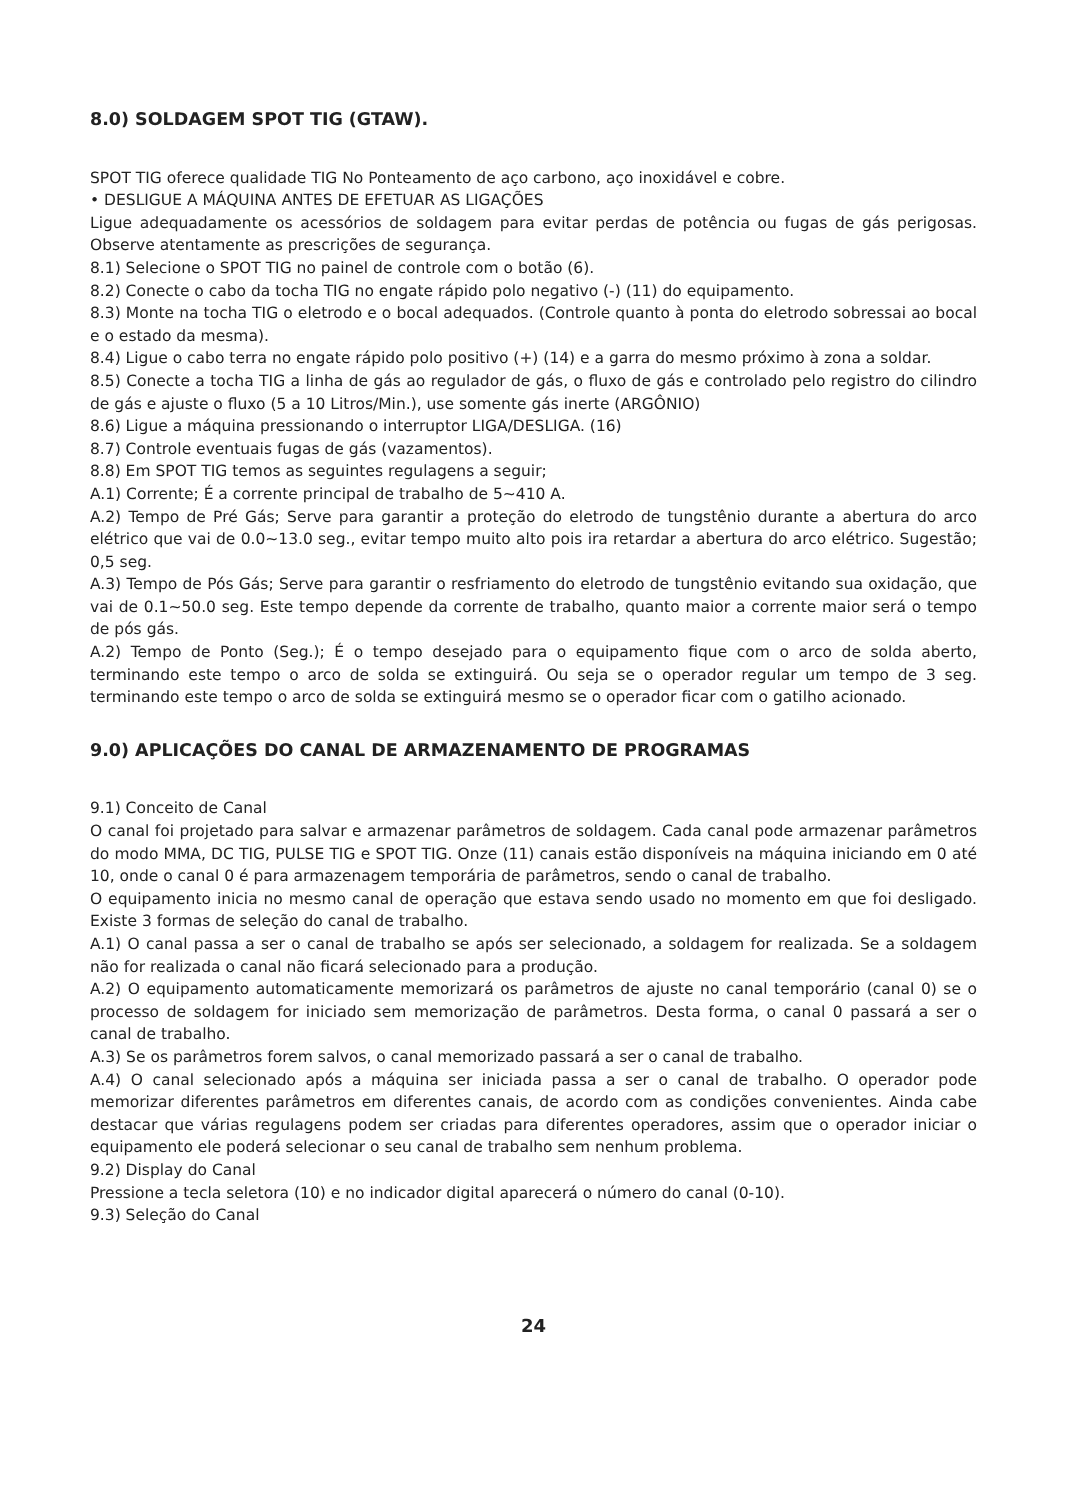8.0) SOLDAGEM SPOT TIG (GTAW).
SPOT TIG oferece qualidade TIG No Ponteamento de aço carbono, aço inoxidável e cobre.
• DESLIGUE A MÁQUINA ANTES DE EFETUAR AS LIGAÇÕES
Ligue adequadamente os acessórios de soldagem para evitar perdas de potência ou fugas de gás perigosas. Observe atentamente as prescrições de segurança.
8.1) Selecione o SPOT TIG no painel de controle com o botão (6).
8.2) Conecte o cabo da tocha TIG no engate rápido polo negativo (-) (11) do equipamento.
8.3) Monte na tocha TIG o eletrodo e o bocal adequados. (Controle quanto à ponta do eletrodo sobressai ao bocal e o estado da mesma).
8.4) Ligue o cabo terra no engate rápido polo positivo (+) (14) e a garra do mesmo próximo à zona a soldar.
8.5) Conecte a tocha TIG a linha de gás ao regulador de gás, o fluxo de gás e controlado pelo registro do cilindro de gás e ajuste o fluxo (5 a 10 Litros/Min.), use somente gás inerte (ARGÔNIO)
8.6) Ligue a máquina pressionando o interruptor LIGA/DESLIGA. (16)
8.7) Controle eventuais fugas de gás (vazamentos).
8.8) Em SPOT TIG temos as seguintes regulagens a seguir;
A.1) Corrente; É a corrente principal de trabalho de 5~410 A.
A.2) Tempo de Pré Gás; Serve para garantir a proteção do eletrodo de tungstênio durante a abertura do arco elétrico que vai de 0.0~13.0 seg., evitar tempo muito alto pois ira retardar a abertura do arco elétrico. Sugestão; 0,5 seg.
A.3) Tempo de Pós Gás; Serve para garantir o resfriamento do eletrodo de tungstênio evitando sua oxidação, que vai de 0.1~50.0 seg. Este tempo depende da corrente de trabalho, quanto maior a corrente maior será o tempo de pós gás.
A.2) Tempo de Ponto (Seg.); É o tempo desejado para o equipamento fique com o arco de solda aberto, terminando este tempo o arco de solda se extinguirá. Ou seja se o operador regular um tempo de 3 seg. terminando este tempo o arco de solda se extinguirá mesmo se o operador ficar com o gatilho acionado.
9.0) APLICAÇÕES DO CANAL DE ARMAZENAMENTO DE PROGRAMAS
9.1) Conceito de Canal
O canal foi projetado para salvar e armazenar parâmetros de soldagem. Cada canal pode armazenar parâmetros do modo MMA, DC TIG, PULSE TIG e SPOT TIG. Onze (11) canais estão disponíveis na máquina iniciando em 0 até 10, onde o canal 0 é para armazenagem temporária de parâmetros, sendo o canal de trabalho.
O equipamento inicia no mesmo canal de operação que estava sendo usado no momento em que foi desligado. Existe 3 formas de seleção do canal de trabalho.
A.1) O canal passa a ser o canal de trabalho se após ser selecionado, a soldagem for realizada. Se a soldagem não for realizada o canal não ficará selecionado para a produção.
A.2) O equipamento automaticamente memorizará os parâmetros de ajuste no canal temporário (canal 0) se o processo de soldagem for iniciado sem memorização de parâmetros. Desta forma, o canal 0 passará a ser o canal de trabalho.
A.3) Se os parâmetros forem salvos, o canal memorizado passará a ser o canal de trabalho.
A.4) O canal selecionado após a máquina ser iniciada passa a ser o canal de trabalho. O operador pode memorizar diferentes parâmetros em diferentes canais, de acordo com as condições convenientes. Ainda cabe destacar que várias regulagens podem ser criadas para diferentes operadores, assim que o operador iniciar o equipamento ele poderá selecionar o seu canal de trabalho sem nenhum problema.
9.2) Display do Canal
Pressione a tecla seletora (10) e no indicador digital aparecerá o número do canal (0-10).
9.3) Seleção do Canal
24